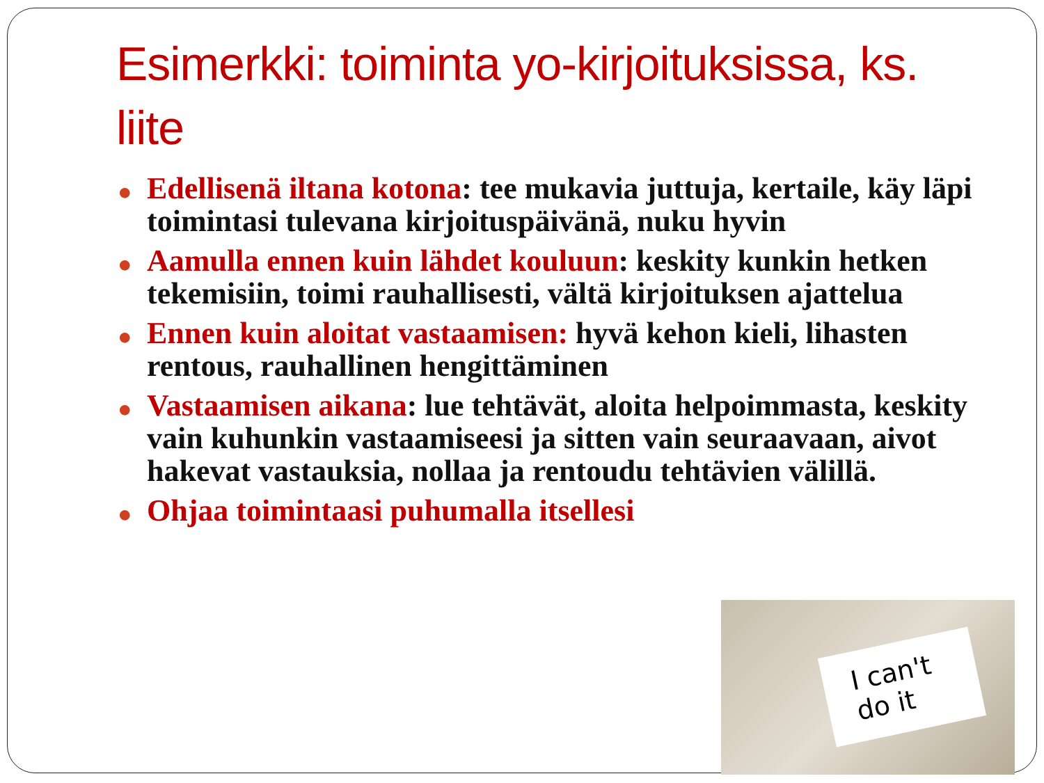Esimerkki: toiminta yo-kirjoituksissa, ks. liite
● Edellisenä iltana kotona: tee mukavia juttuja, kertaile, käy läpi toimintasi tulevana kirjoituspäivänä, nuku hyvin
● Aamulla ennen kuin lähdet kouluun: keskity kunkin hetken tekemisiin, toimi rauhallisesti, vältä kirjoituksen ajattelua
● Ennen kuin aloitat vastaamisen: hyvä kehon kieli, lihasten rentous, rauhallinen hengittäminen
● Vastaamisen aikana: lue tehtävät, aloita helpoimmasta, keskity vain kuhunkin vastaamiseesi ja sitten vain seuraavaan, aivot hakevat vastauksia, nollaa ja rentoudu tehtävien välillä.
● Ohjaa toimintaasi puhumalla itsellesi
I can't
do it